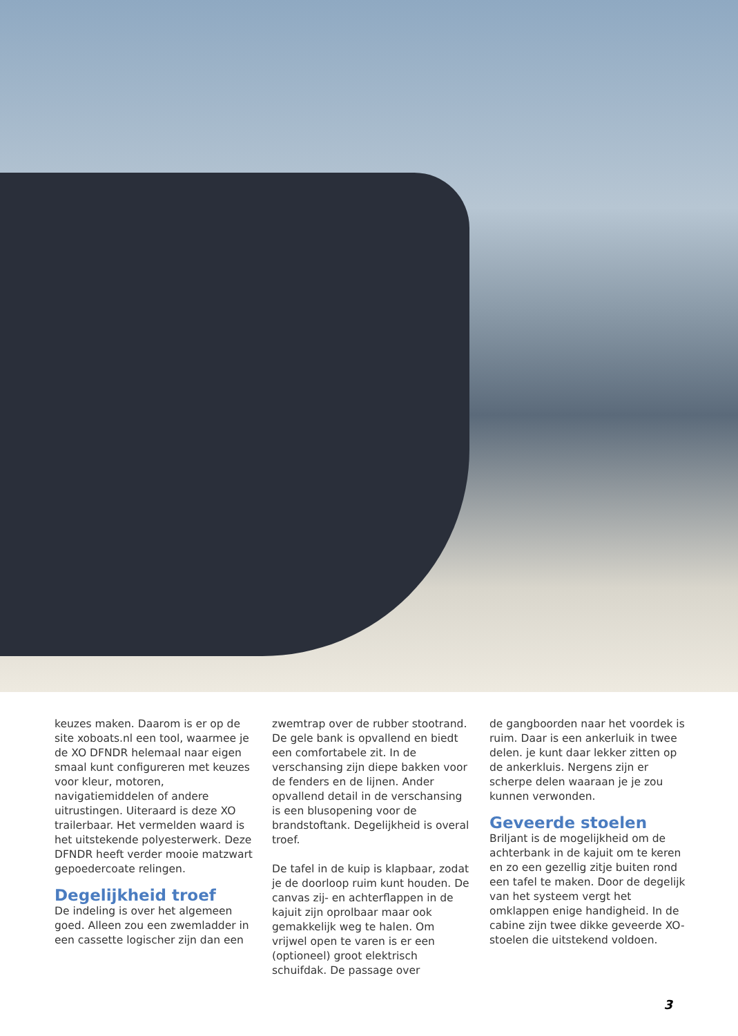keuzes maken. Daarom is er op de site xoboats.nl een tool, waarmee je de XO DFNDR helemaal naar eigen smaal kunt configureren met keuzes voor kleur, motoren, navigatiemiddelen of andere uitrustingen. Uiteraard is deze XO trailerbaar. Het vermelden waard is het uitstekende polyesterwerk. Deze DFNDR heeft verder mooie matzwart gepoedercoate relingen.
Degelijkheid troef
De indeling is over het algemeen goed. Alleen zou een zwemladder in een cassette logischer zijn dan een
zwemtrap over de rubber stootrand. De gele bank is opvallend en biedt een comfortabele zit. In de verschansing zijn diepe bakken voor de fenders en de lijnen. Ander opvallend detail in de verschansing is een blusopening voor de brandstoftank. Degelijkheid is overal troef.
De tafel in de kuip is klapbaar, zodat je de doorloop ruim kunt houden. De canvas zij- en achterflappen in de kajuit zijn oprolbaar maar ook gemakkelijk weg te halen. Om vrijwel open te varen is er een (optioneel) groot elektrisch schuifdak. De passage over
de gangboorden naar het voordek is ruim. Daar is een ankerluik in twee delen. je kunt daar lekker zitten op de ankerkluis. Nergens zijn er scherpe delen waaraan je je zou kunnen verwonden.
Geveerde stoelen
Briljant is de mogelijkheid om de achterbank in de kajuit om te keren en zo een gezellig zitje buiten rond een tafel te maken. Door de degelijk van het systeem vergt het omklappen enige handigheid. In de cabine zijn twee dikke geveerde XO-stoelen die uitstekend voldoen.
3